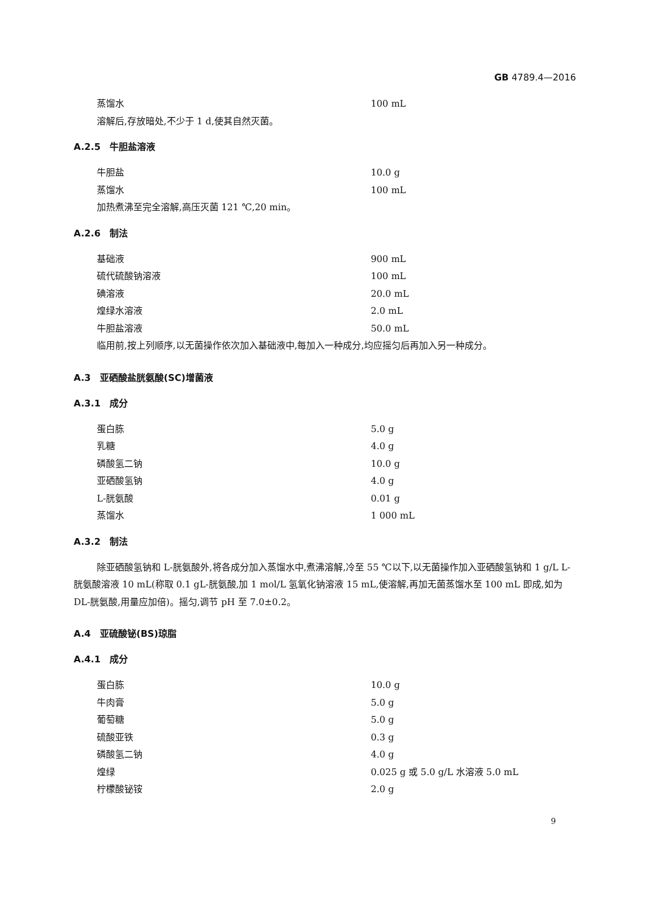GB 4789.4—2016
蒸馏水 100 mL
溶解后,存放暗处,不少于 1 d,使其自然灭菌。
A.2.5　牛胆盐溶液
牛胆盐 10.0 g
蒸馏水 100 mL
加热煮沸至完全溶解,高压灭菌 121 ℃,20 min。
A.2.6　制法
基础液 900 mL
硫代硫酸钠溶液 100 mL
碘溶液 20.0 mL
煌绿水溶液 2.0 mL
牛胆盐溶液 50.0 mL
临用前,按上列顺序,以无菌操作依次加入基础液中,每加入一种成分,均应摇匀后再加入另一种成分。
A.3　亚硒酸盐胱氨酸(SC)增菌液
A.3.1　成分
蛋白胨 5.0 g
乳糖 4.0 g
磷酸氢二钠 10.0 g
亚硒酸氢钠 4.0 g
L-胱氨酸 0.01 g
蒸馏水 1 000 mL
A.3.2　制法
除亚硒酸氢钠和 L-胱氨酸外,将各成分加入蒸馏水中,煮沸溶解,冷至 55 ℃以下,以无菌操作加入亚硒酸氢钠和 1 g/L L-胱氨酸溶液 10 mL(称取 0.1 gL-胱氨酸,加 1 mol/L 氢氧化钠溶液 15 mL,使溶解,再加无菌蒸馏水至 100 mL 即成,如为 DL-胱氨酸,用量应加倍)。摇匀,调节 pH 至 7.0±0.2。
A.4　亚硫酸铋(BS)琼脂
A.4.1　成分
蛋白胨 10.0 g
牛肉膏 5.0 g
葡萄糖 5.0 g
硫酸亚铁 0.3 g
磷酸氢二钠 4.0 g
煌绿 0.025 g 或 5.0 g/L 水溶液 5.0 mL
柠檬酸铋铵 2.0 g
9